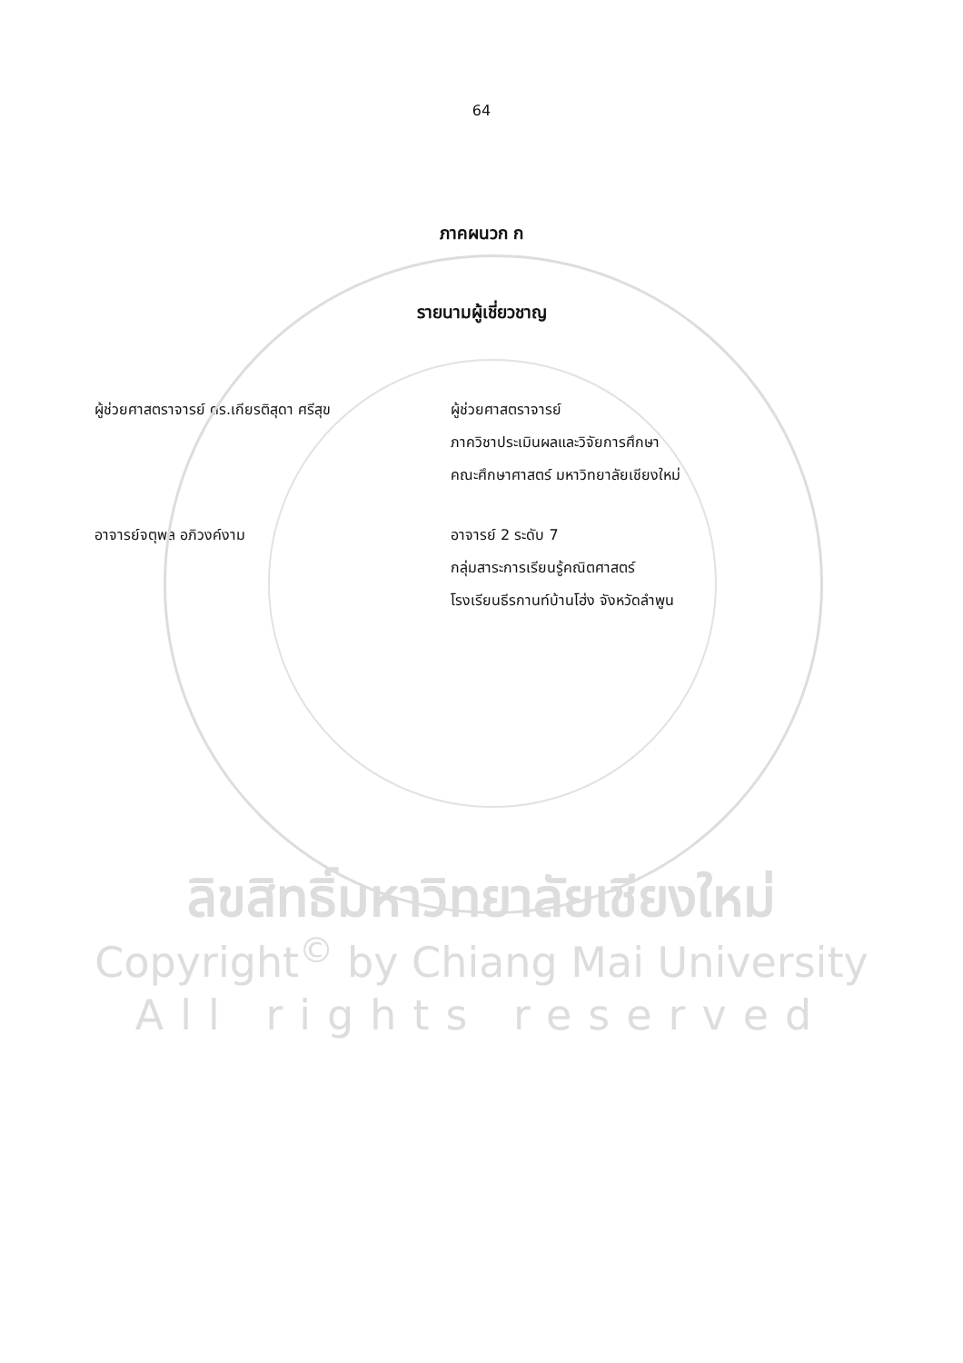64
ภาคผนวก ก
รายนามผู้เชี่ยวชาญ
ผู้ช่วยศาสตราจารย์ ดร.เกียรติสุดา ศรีสุข ผู้ช่วยศาสตราจารย์
ภาควิชาประเมินผลและวิจัยการศึกษา
คณะศึกษาศาสตร์ มหาวิทยาลัยเชียงใหม่
อาจารย์จตุพล อภิวงค์งาม อาจารย์ 2 ระดับ 7
กลุ่มสาระการเรียนรู้คณิตศาสตร์
โรงเรียนธีรกานท์บ้านโฮ่ง จังหวัดลำพูน
ลิขสิทธิ์มหาวิทยาลัยเชียงใหม่
Copyright<sup>©</sup> by Chiang Mai University
All rights reserved